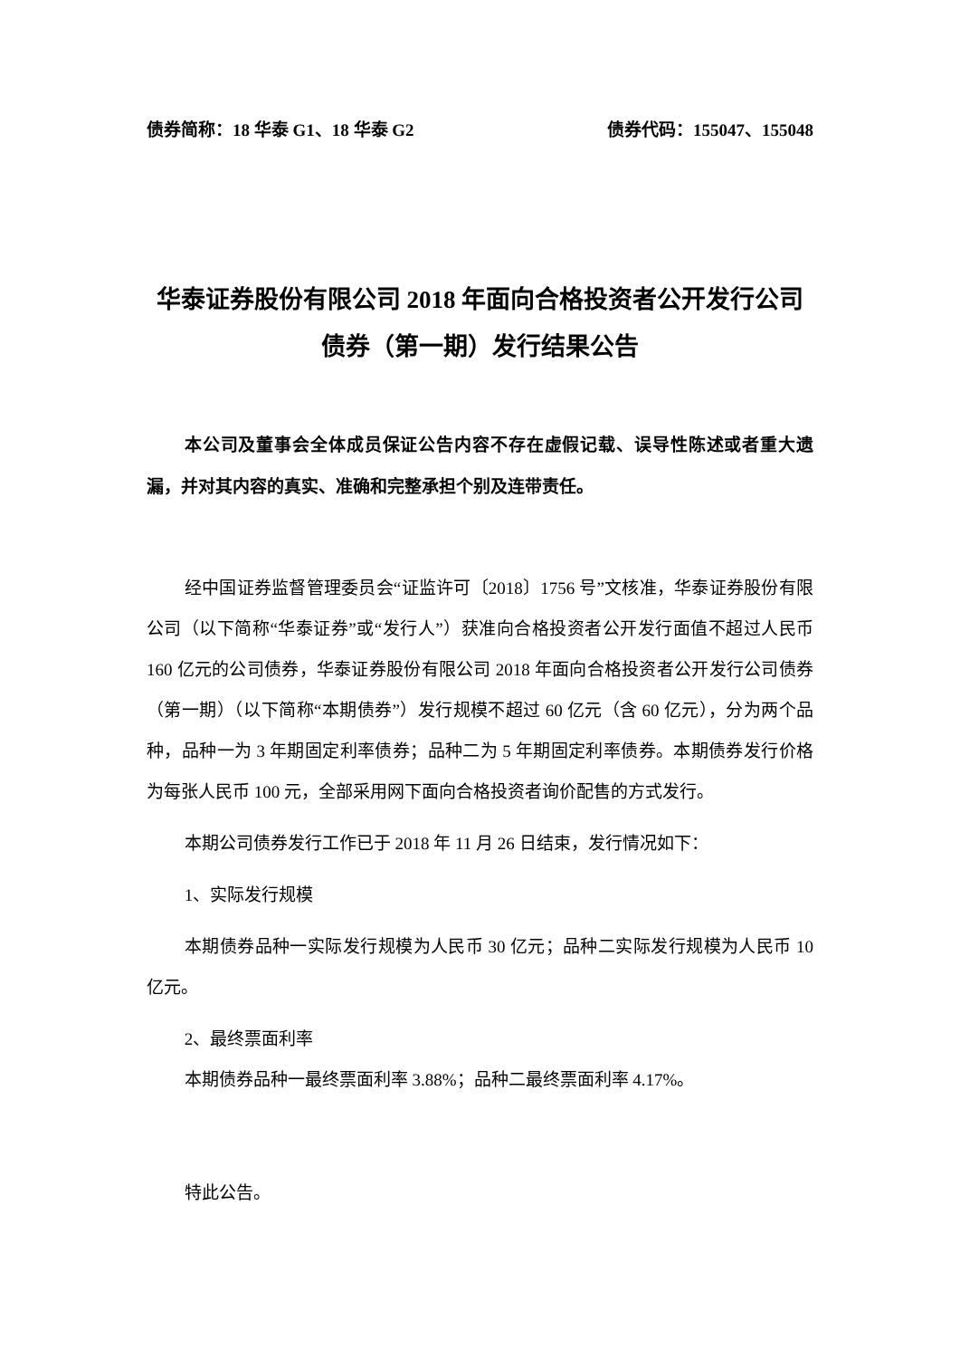债券简称：18 华泰 G1、18 华泰 G2 债券代码：155047、155048
华泰证券股份有限公司 2018 年面向合格投资者公开发行公司债券（第一期）发行结果公告
本公司及董事会全体成员保证公告内容不存在虚假记载、误导性陈述或者重大遗漏，并对其内容的真实、准确和完整承担个别及连带责任。
经中国证券监督管理委员会“证监许可〔2018〕1756 号”文核准，华泰证券股份有限公司（以下简称“华泰证券”或“发行人”）获准向合格投资者公开发行面值不超过人民币 160 亿元的公司债券，华泰证券股份有限公司 2018 年面向合格投资者公开发行公司债券（第一期）（以下简称“本期债券”）发行规模不超过 60 亿元（含 60 亿元），分为两个品种，品种一为 3 年期固定利率债券；品种二为 5 年期固定利率债券。本期债券发行价格为每张人民币 100 元，全部采用网下面向合格投资者询价配售的方式发行。
本期公司债券发行工作已于 2018 年 11 月 26 日结束，发行情况如下：
1、实际发行规模
本期债券品种一实际发行规模为人民币 30 亿元；品种二实际发行规模为人民币 10 亿元。
2、最终票面利率
本期债券品种一最终票面利率 3.88%；品种二最终票面利率 4.17%。
特此公告。